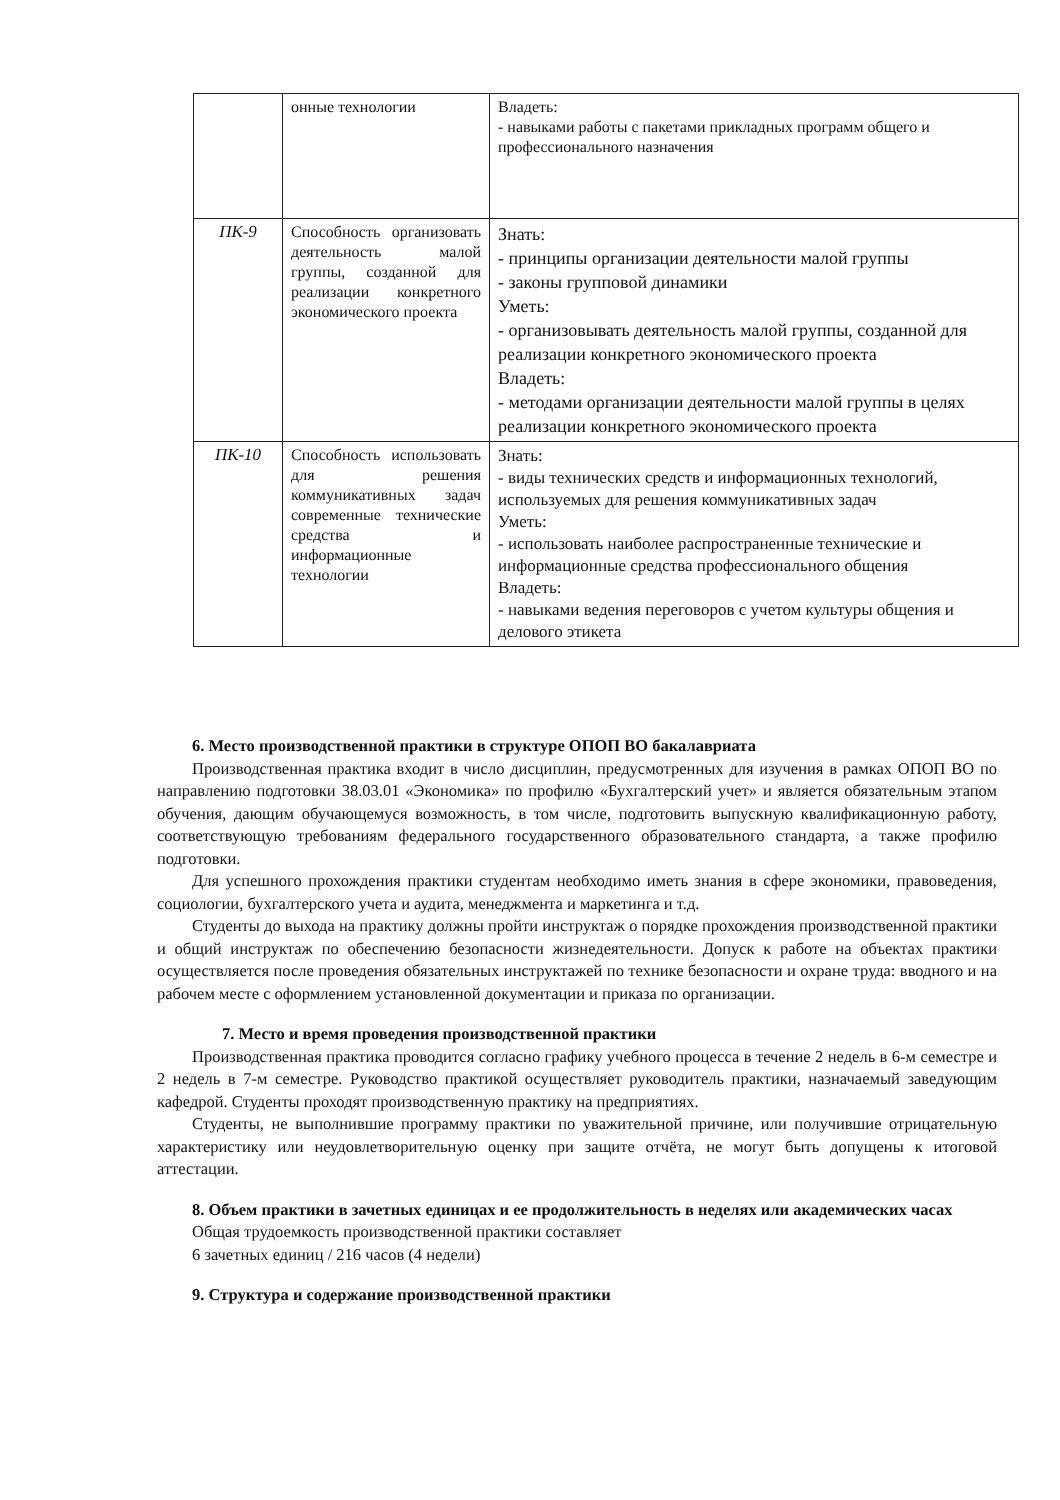| | онные технологии | Владеть: - навыками работы с пакетами прикладных программ общего и профессионального назначения |
| ПК-9 | Способность организовать деятельность малой группы, созданной для реализации конкретного экономического проекта | Знать: - принципы организации деятельности малой группы - законы групповой динамики Уметь: - организовывать деятельность малой группы, созданной для реализации конкретного экономического проекта Владеть: - методами организации деятельности малой группы в целях реализации конкретного экономического проекта |
| ПК-10 | Способность использовать для решения коммуникативных задач современные технические средства и информационные технологии | Знать: - виды технических средств и информационных технологий, используемых для решения коммуникативных задач Уметь: - использовать наиболее распространенные технические и информационные средства профессионального общения Владеть: - навыками ведения переговоров с учетом культуры общения и делового этикета |
6. Место производственной практики в структуре ОПОП ВО бакалавриата
Производственная практика входит в число дисциплин, предусмотренных для изучения в рамках ОПОП ВО по направлению подготовки 38.03.01 «Экономика» по профилю «Бухгалтерский учет» и является обязательным этапом обучения, дающим обучающемуся возможность, в том числе, подготовить выпускную квалификационную работу, соответствующую требованиям федерального государственного образовательного стандарта, а также профилю подготовки.
Для успешного прохождения практики студентам необходимо иметь знания в сфере экономики, правоведения, социологии, бухгалтерского учета и аудита, менеджмента и маркетинга и т.д.
Студенты до выхода на практику должны пройти инструктаж о порядке прохождения производственной практики и общий инструктаж по обеспечению безопасности жизнедеятельности. Допуск к работе на объектах практики осуществляется после проведения обязательных инструктажей по технике безопасности и охране труда: вводного и на рабочем месте с оформлением установленной документации и приказа по организации.
7. Место и время проведения производственной практики
Производственная практика проводится согласно графику учебного процесса в течение 2 недель в 6-м семестре и 2 недель в 7-м семестре. Руководство практикой осуществляет руководитель практики, назначаемый заведующим кафедрой. Студенты проходят производственную практику на предприятиях.
Студенты, не выполнившие программу практики по уважительной причине, или получившие отрицательную характеристику или неудовлетворительную оценку при защите отчёта, не могут быть допущены к итоговой аттестации.
8. Объем практики в зачетных единицах и ее продолжительность в неделях или академических часах
Общая трудоемкость производственной практики составляет
6 зачетных единиц / 216 часов (4 недели)
9. Структура и содержание производственной практики